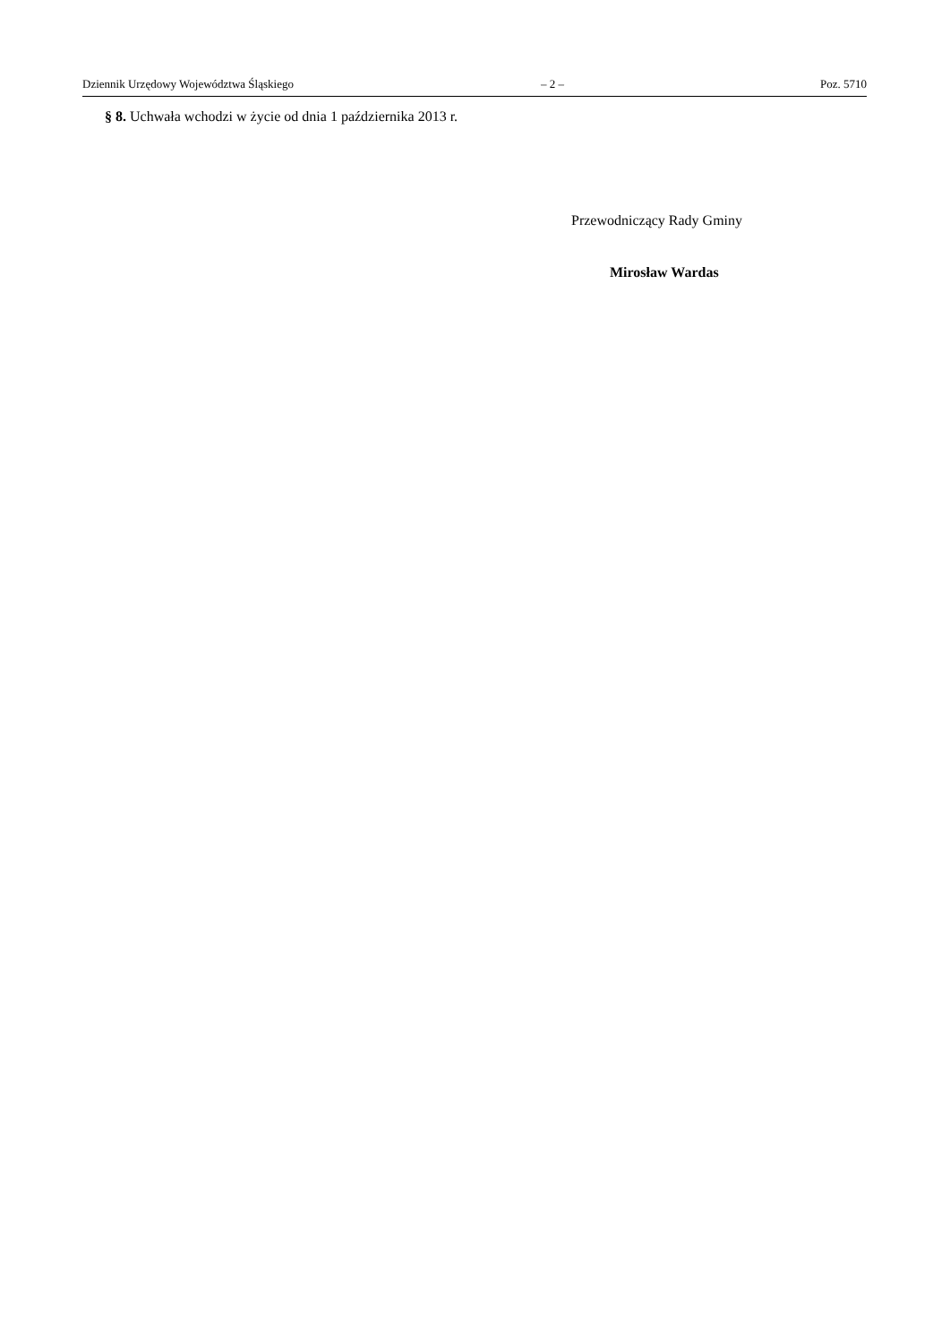Dziennik Urzędowy Województwa Śląskiego – 2 – Poz. 5710
§ 8. Uchwała wchodzi w życie od dnia 1 października 2013 r.
Przewodniczący Rady Gminy
Mirosław Wardas